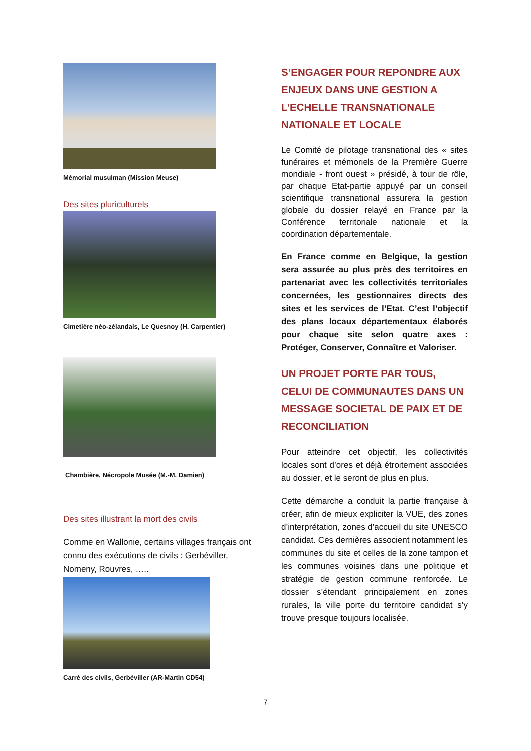Mémorial musulman (Mission Meuse)
Des sites pluriculturels
Cimetière néo-zélandais, Le Quesnoy (H. Carpentier)
Chambière, Nécropole Musée (M.-M. Damien)
Des sites illustrant la mort des civils
Comme en Wallonie, certains villages français ont connu des exécutions de civils : Gerbéviller, Nomeny, Rouvres, …..
Carré des civils, Gerbéviller (AR-Martin CD54)
S’ENGAGER POUR REPONDRE AUX ENJEUX DANS UNE GESTION A L’ECHELLE TRANSNATIONALE NATIONALE ET LOCALE
Le Comité de pilotage transnational des « sites funéraires et mémoriels de la Première Guerre mondiale - front ouest » présidé, à tour de rôle, par chaque Etat-partie appuyé par un conseil scientifique transnational assurera la gestion globale du dossier relayé en France par la Conférence territoriale nationale et la coordination départementale.
En France comme en Belgique, la gestion sera assurée au plus près des territoires en partenariat avec les collectivités territoriales concernées, les gestionnaires directs des sites et les services de l’Etat. C’est l’objectif des plans locaux départementaux élaborés pour chaque site selon quatre axes : Protéger, Conserver, Connaître et Valoriser.
UN PROJET PORTE PAR TOUS, CELUI DE COMMUNAUTES DANS UN MESSAGE SOCIETAL DE PAIX ET DE RECONCILIATION
Pour atteindre cet objectif, les collectivités locales sont d’ores et déjà étroitement associées au dossier, et le seront de plus en plus.
Cette démarche a conduit la partie française à créer, afin de mieux expliciter la VUE, des zones d’interprétation, zones d’accueil du site UNESCO candidat. Ces dernières associent notamment les communes du site et celles de la zone tampon et les communes voisines dans une politique et stratégie de gestion commune renforcée. Le dossier s’étendant principalement en zones rurales, la ville porte du territoire candidat s’y trouve presque toujours localisée.
7